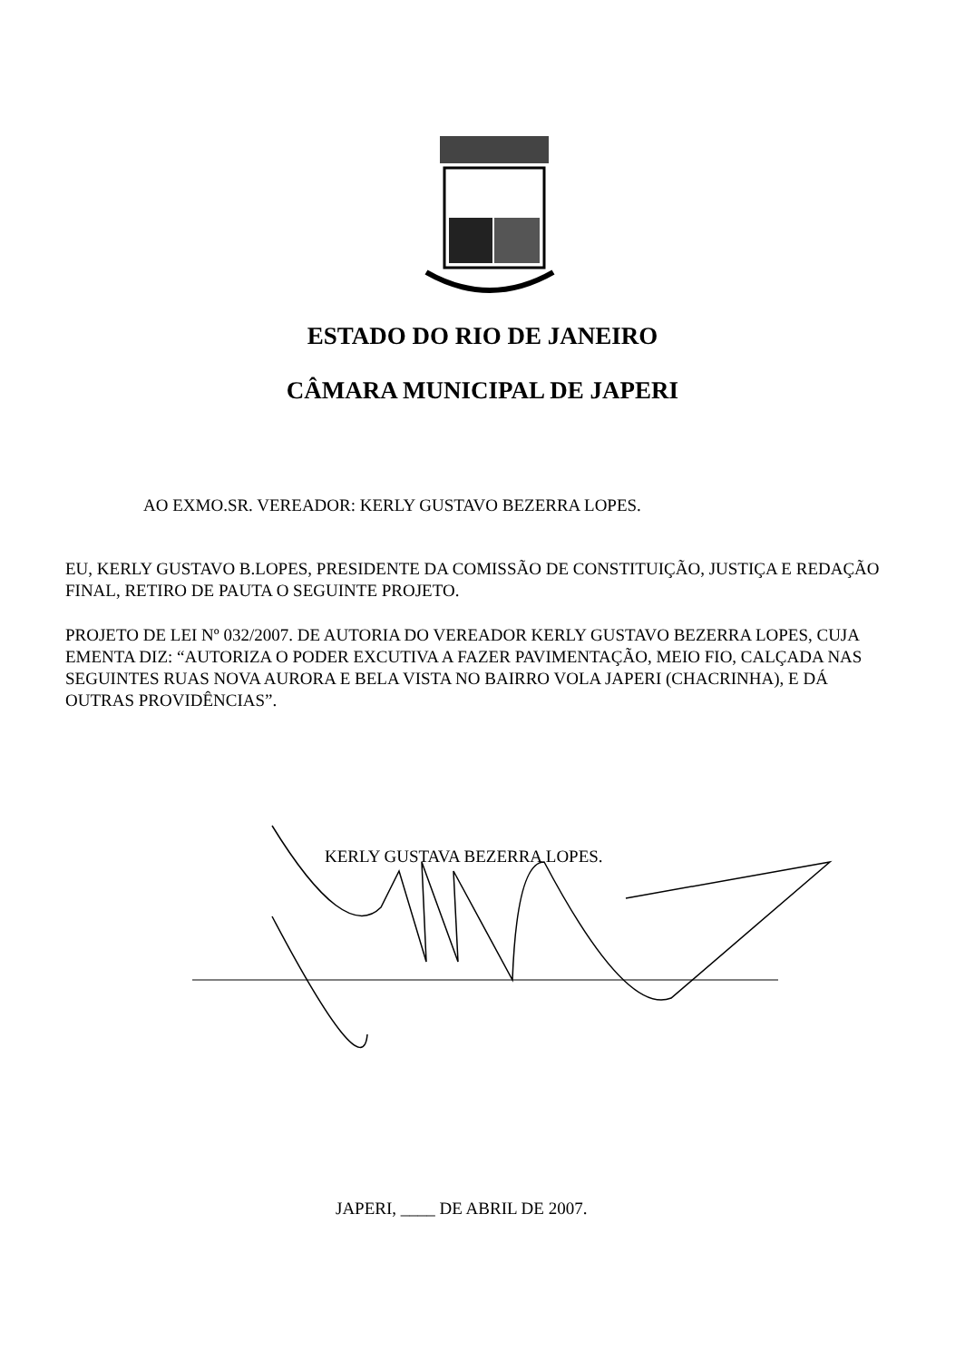ESTADO DO RIO DE JANEIRO
CÂMARA MUNICIPAL DE JAPERI
AO EXMO.SR. VEREADOR: KERLY GUSTAVO BEZERRA LOPES.
EU, KERLY GUSTAVO B.LOPES, PRESIDENTE DA COMISSÃO DE CONSTITUIÇÃO, JUSTIÇA E REDAÇÃO FINAL, RETIRO DE PAUTA O SEGUINTE PROJETO.
PROJETO DE LEI Nº 032/2007. DE AUTORIA DO VEREADOR KERLY GUSTAVO BEZERRA LOPES, CUJA EMENTA DIZ: “AUTORIZA O PODER EXCUTIVA A FAZER PAVIMENTAÇÃO, MEIO FIO, CALÇADA NAS SEGUINTES RUAS NOVA AURORA E BELA VISTA NO BAIRRO VOLA JAPERI (CHACRINHA), E DÁ OUTRAS PROVIDÊNCIAS”.
KERLY GUSTAVA BEZERRA LOPES.
JAPERI, ____ DE ABRIL DE 2007.